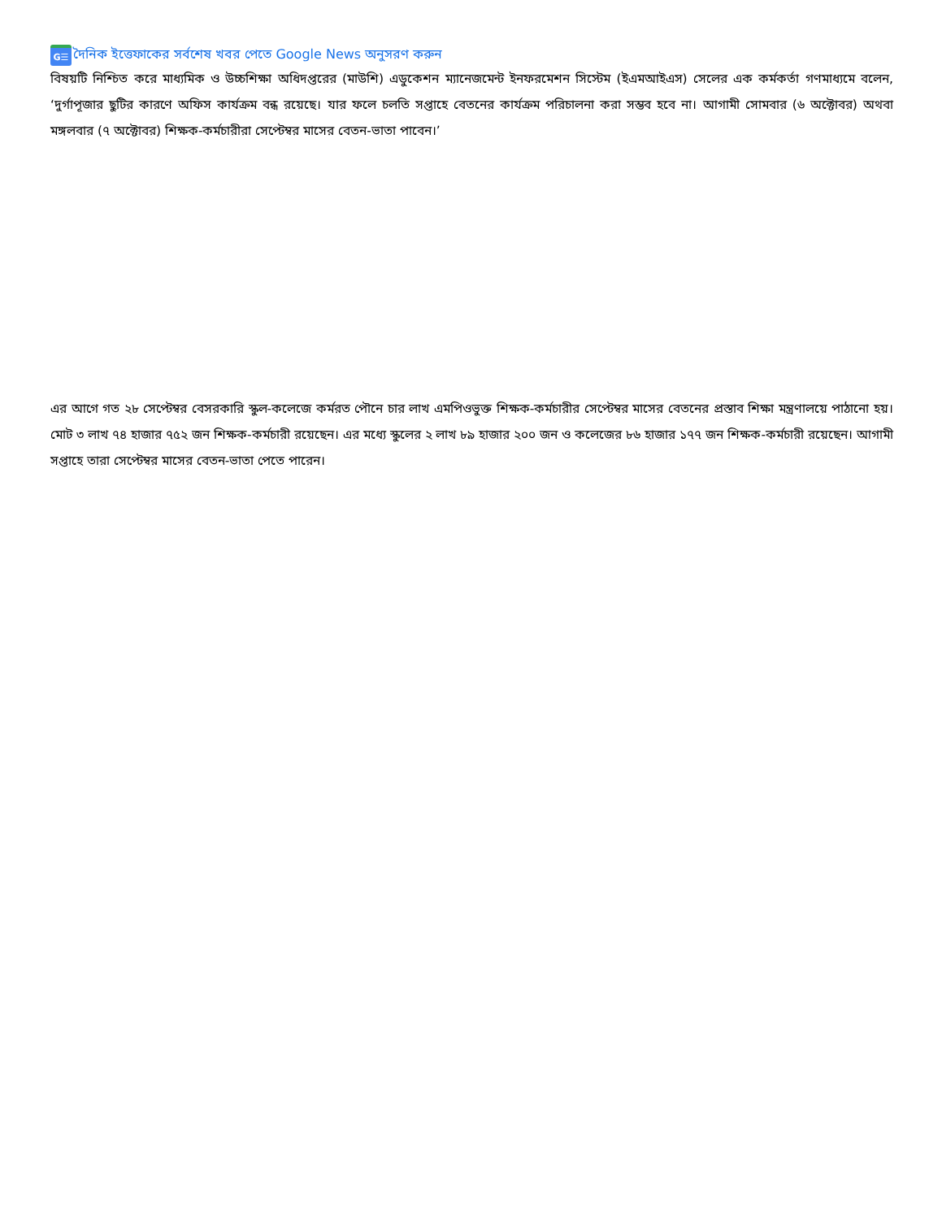G☰ দৈনিক ইত্তেফাকের সর্বশেষ খবর পেতে Google News অনুসরণ করুন
বিষয়টি নিশ্চিত করে মাধ্যমিক ও উচ্চশিক্ষা অধিদপ্তরের (মাউশি) এডুকেশন ম্যানেজমেন্ট ইনফরমেশন সিস্টেম (ইএমআইএস) সেলের এক কর্মকর্তা গণমাধ্যমে বলেন, ‘দুর্গাপূজার ছুটির কারণে অফিস কার্যক্রম বন্ধ রয়েছে। যার ফলে চলতি সপ্তাহে বেতনের কার্যক্রম পরিচালনা করা সম্ভব হবে না। আগামী সোমবার (৬ অক্টোবর) অথবা মঙ্গলবার (৭ অক্টোবর) শিক্ষক-কর্মচারীরা সেপ্টেম্বর মাসের বেতন-ভাতা পাবেন।’
এর আগে গত ২৮ সেপ্টেম্বর বেসরকারি স্কুল-কলেজে কর্মরত পৌনে চার লাখ এমপিওভুক্ত শিক্ষক-কর্মচারীর সেপ্টেম্বর মাসের বেতনের প্রস্তাব শিক্ষা মন্ত্রণালয়ে পাঠানো হয়। মোট ৩ লাখ ৭৪ হাজার ৭৫২ জন শিক্ষক-কর্মচারী রয়েছেন। এর মধ্যে স্কুলের ২ লাখ ৮৯ হাজার ২০০ জন ও কলেজের ৮৬ হাজার ১৭৭ জন শিক্ষক-কর্মচারী রয়েছেন। আগামী সপ্তাহে তারা সেপ্টেম্বর মাসের বেতন-ভাতা পেতে পারেন।